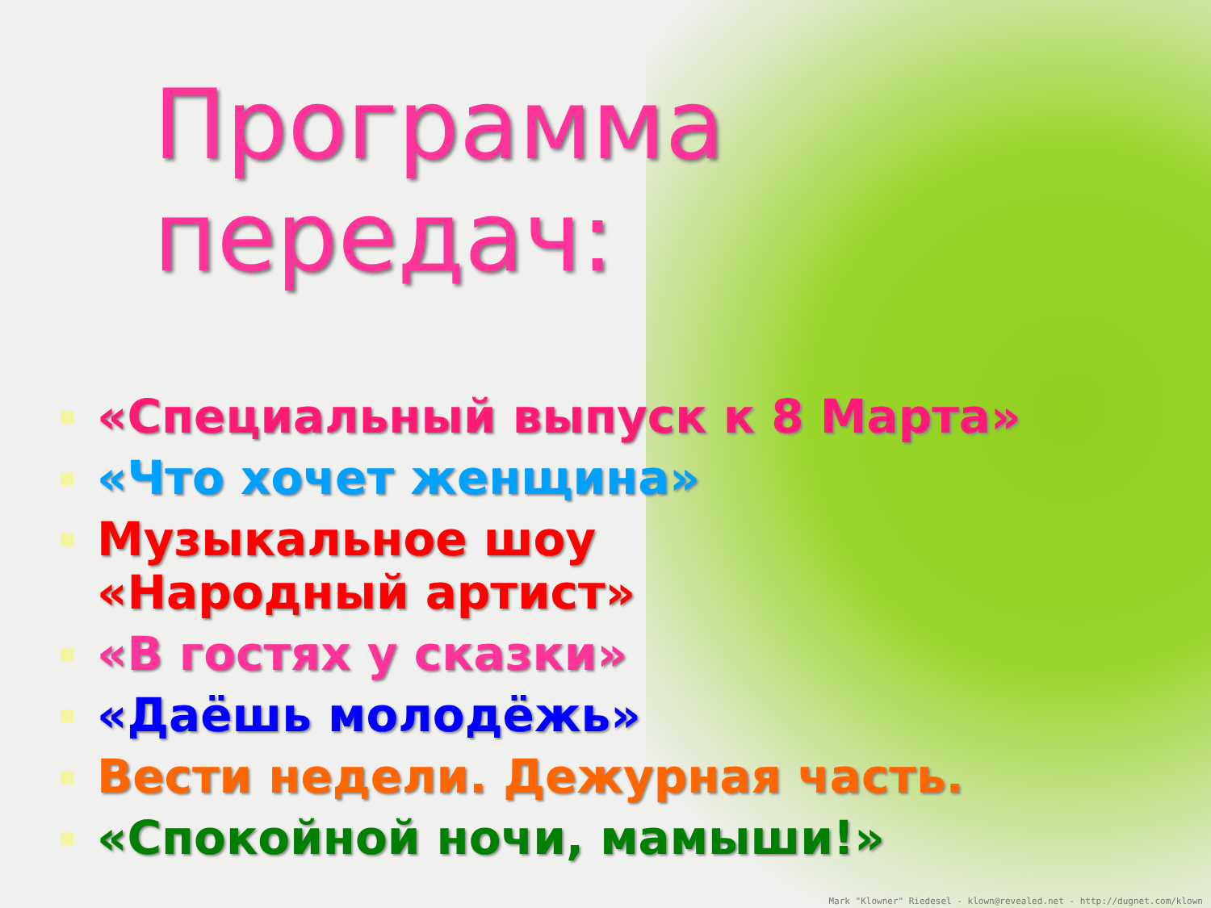Программа передач:
«Специальный выпуск к 8 Марта»
«Что хочет женщина»
Музыкальное шоу
«Народный артист»
«В гостях у сказки»
«Даёшь молодёжь»
Вести недели. Дежурная часть.
«Спокойной ночи, мамыши!»
Mark "Klowner" Riedesel - klown@revealed.net - http://dugnet.com/klown